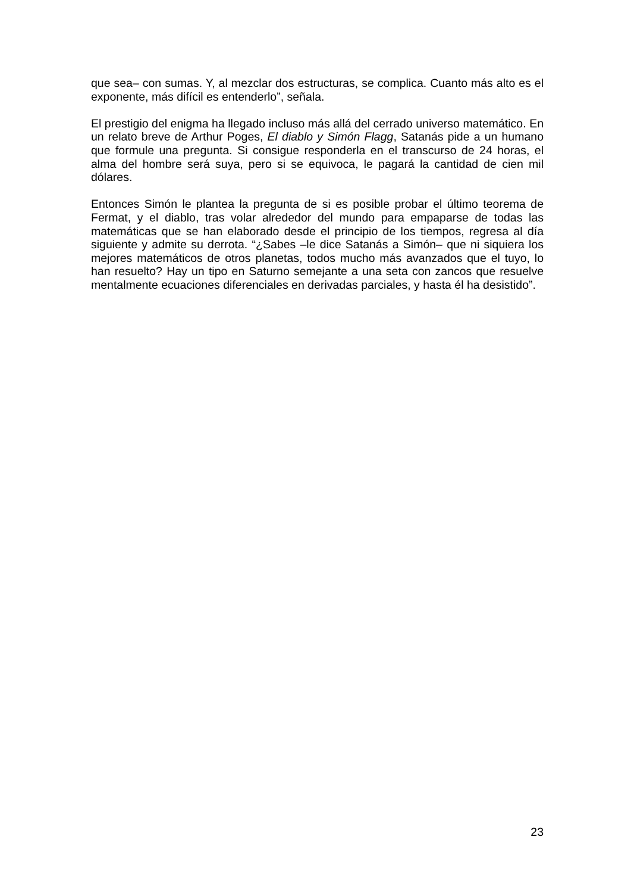que sea– con sumas. Y, al mezclar dos estructuras, se complica. Cuanto más alto es el exponente, más difícil es entenderlo”, señala.
El prestigio del enigma ha llegado incluso más allá del cerrado universo matemático. En un relato breve de Arthur Poges, El diablo y Simón Flagg, Satanás pide a un humano que formule una pregunta. Si consigue responderla en el transcurso de 24 horas, el alma del hombre será suya, pero si se equivoca, le pagará la cantidad de cien mil dólares.
Entonces Simón le plantea la pregunta de si es posible probar el último teorema de Fermat, y el diablo, tras volar alrededor del mundo para empaparse de todas las matemáticas que se han elaborado desde el principio de los tiempos, regresa al día siguiente y admite su derrota. “¿Sabes –le dice Satanás a Simón– que ni siquiera los mejores matemáticos de otros planetas, todos mucho más avanzados que el tuyo, lo han resuelto? Hay un tipo en Saturno semejante a una seta con zancos que resuelve mentalmente ecuaciones diferenciales en derivadas parciales, y hasta él ha desistido”.
23